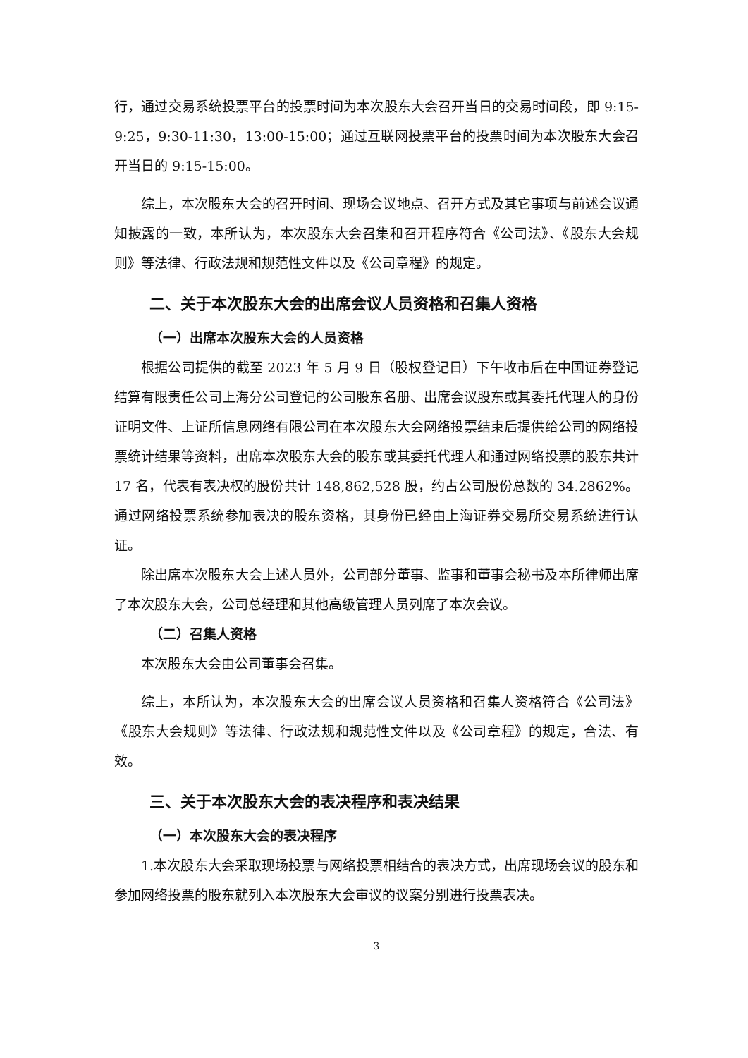行，通过交易系统投票平台的投票时间为本次股东大会召开当日的交易时间段，即 9:15-9:25，9:30-11:30，13:00-15:00；通过互联网投票平台的投票时间为本次股东大会召开当日的 9:15-15:00。
综上，本次股东大会的召开时间、现场会议地点、召开方式及其它事项与前述会议通知披露的一致，本所认为，本次股东大会召集和召开程序符合《公司法》、《股东大会规则》等法律、行政法规和规范性文件以及《公司章程》的规定。
二、关于本次股东大会的出席会议人员资格和召集人资格
（一）出席本次股东大会的人员资格
根据公司提供的截至 2023 年 5 月 9 日（股权登记日）下午收市后在中国证券登记结算有限责任公司上海分公司登记的公司股东名册、出席会议股东或其委托代理人的身份证明文件、上证所信息网络有限公司在本次股东大会网络投票结束后提供给公司的网络投票统计结果等资料，出席本次股东大会的股东或其委托代理人和通过网络投票的股东共计 17 名，代表有表决权的股份共计 148,862,528 股，约占公司股份总数的 34.2862%。通过网络投票系统参加表决的股东资格，其身份已经由上海证券交易所交易系统进行认证。
除出席本次股东大会上述人员外，公司部分董事、监事和董事会秘书及本所律师出席了本次股东大会，公司总经理和其他高级管理人员列席了本次会议。
（二）召集人资格
本次股东大会由公司董事会召集。
综上，本所认为，本次股东大会的出席会议人员资格和召集人资格符合《公司法》《股东大会规则》等法律、行政法规和规范性文件以及《公司章程》的规定，合法、有效。
三、关于本次股东大会的表决程序和表决结果
（一）本次股东大会的表决程序
1.本次股东大会采取现场投票与网络投票相结合的表决方式，出席现场会议的股东和参加网络投票的股东就列入本次股东大会审议的议案分别进行投票表决。
3